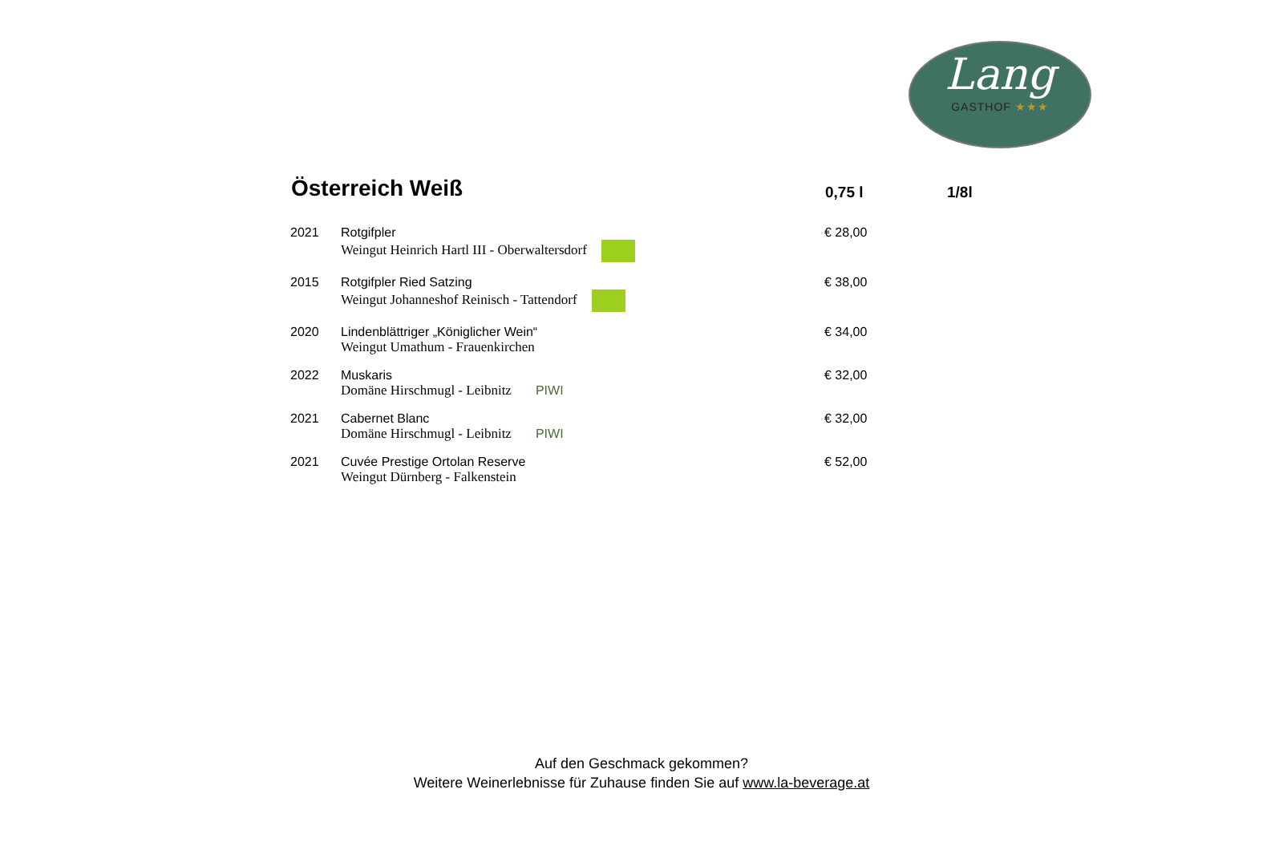Lang
GASTHOF ★★★
| Österreich Weiß | | 0,75 l | 1/8l |
| --- | --- | --- | --- |
| 2021 | Rotgifpler Weingut Heinrich Hartl III - Oberwaltersdorf | € 28,00 | |
| 2015 | Rotgifpler Ried Satzing Weingut Johanneshof Reinisch - Tattendorf | € 38,00 | |
| 2020 | Lindenblättriger „Königlicher Wein“ Weingut Umathum - Frauenkirchen | € 34,00 | |
| 2022 | Muskaris Domäne Hirschmugl - Leibnitz PIWI | € 32,00 | |
| 2021 | Cabernet Blanc Domäne Hirschmugl - Leibnitz PIWI | € 32,00 | |
| 2021 | Cuvée Prestige Ortolan Reserve Weingut Dürnberg - Falkenstein | € 52,00 | |
Auf den Geschmack gekommen?
Weitere Weinerlebnisse für Zuhause finden Sie auf www.la-beverage.at